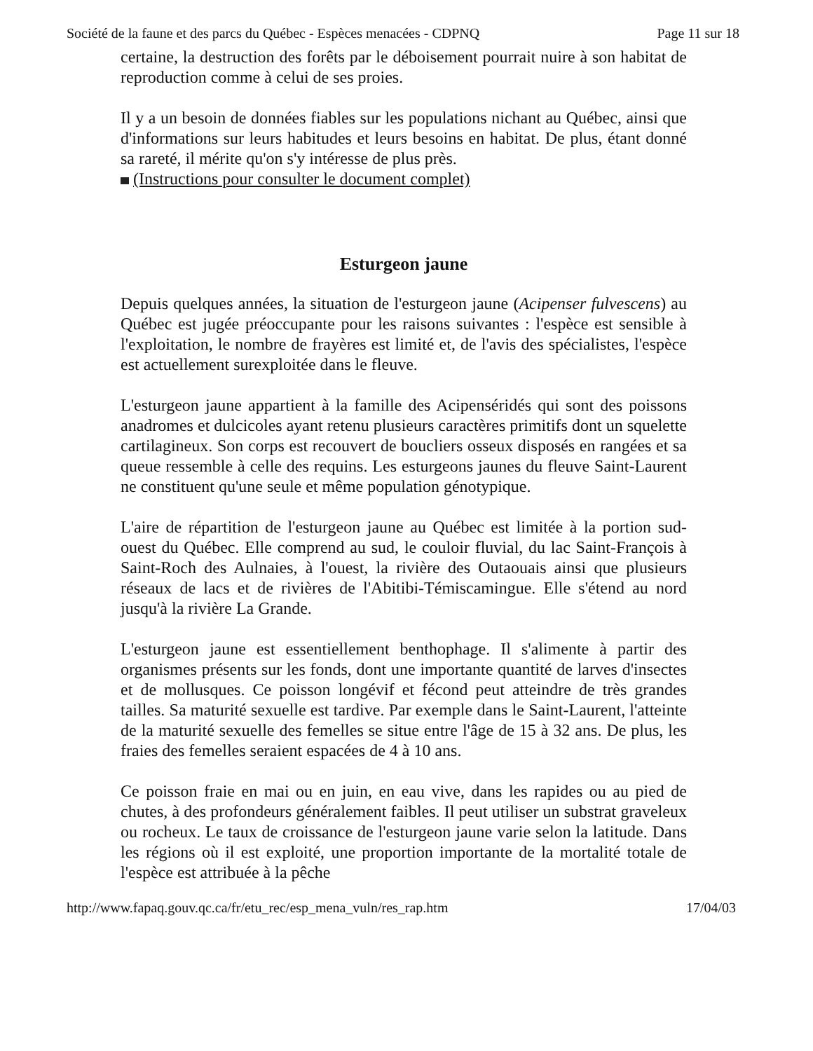Société de la faune et des parcs du Québec - Espèces menacées - CDPNQ Page 11 sur 18
certaine, la destruction des forêts par le déboisement pourrait nuire à son habitat de reproduction comme à celui de ses proies.
Il y a un besoin de données fiables sur les populations nichant au Québec, ainsi que d'informations sur leurs habitudes et leurs besoins en habitat. De plus, étant donné sa rareté, il mérite qu'on s'y intéresse de plus près.
(Instructions pour consulter le document complet)
Esturgeon jaune
Depuis quelques années, la situation de l'esturgeon jaune (Acipenser fulvescens) au Québec est jugée préoccupante pour les raisons suivantes : l'espèce est sensible à l'exploitation, le nombre de frayères est limité et, de l'avis des spécialistes, l'espèce est actuellement surexploitée dans le fleuve.
L'esturgeon jaune appartient à la famille des Acipenséridés qui sont des poissons anadromes et dulcicoles ayant retenu plusieurs caractères primitifs dont un squelette cartilagineux. Son corps est recouvert de boucliers osseux disposés en rangées et sa queue ressemble à celle des requins. Les esturgeons jaunes du fleuve Saint-Laurent ne constituent qu'une seule et même population génotypique.
L'aire de répartition de l'esturgeon jaune au Québec est limitée à la portion sud-ouest du Québec. Elle comprend au sud, le couloir fluvial, du lac Saint-François à Saint-Roch des Aulnaies, à l'ouest, la rivière des Outaouais ainsi que plusieurs réseaux de lacs et de rivières de l'Abitibi-Témiscamingue. Elle s'étend au nord jusqu'à la rivière La Grande.
L'esturgeon jaune est essentiellement benthophage. Il s'alimente à partir des organismes présents sur les fonds, dont une importante quantité de larves d'insectes et de mollusques. Ce poisson longévif et fécond peut atteindre de très grandes tailles. Sa maturité sexuelle est tardive. Par exemple dans le Saint-Laurent, l'atteinte de la maturité sexuelle des femelles se situe entre l'âge de 15 à 32 ans. De plus, les fraies des femelles seraient espacées de 4 à 10 ans.
Ce poisson fraie en mai ou en juin, en eau vive, dans les rapides ou au pied de chutes, à des profondeurs généralement faibles. Il peut utiliser un substrat graveleux ou rocheux. Le taux de croissance de l'esturgeon jaune varie selon la latitude. Dans les régions où il est exploité, une proportion importante de la mortalité totale de l'espèce est attribuée à la pêche
http://www.fapaq.gouv.qc.ca/fr/etu_rec/esp_mena_vuln/res_rap.htm 17/04/03